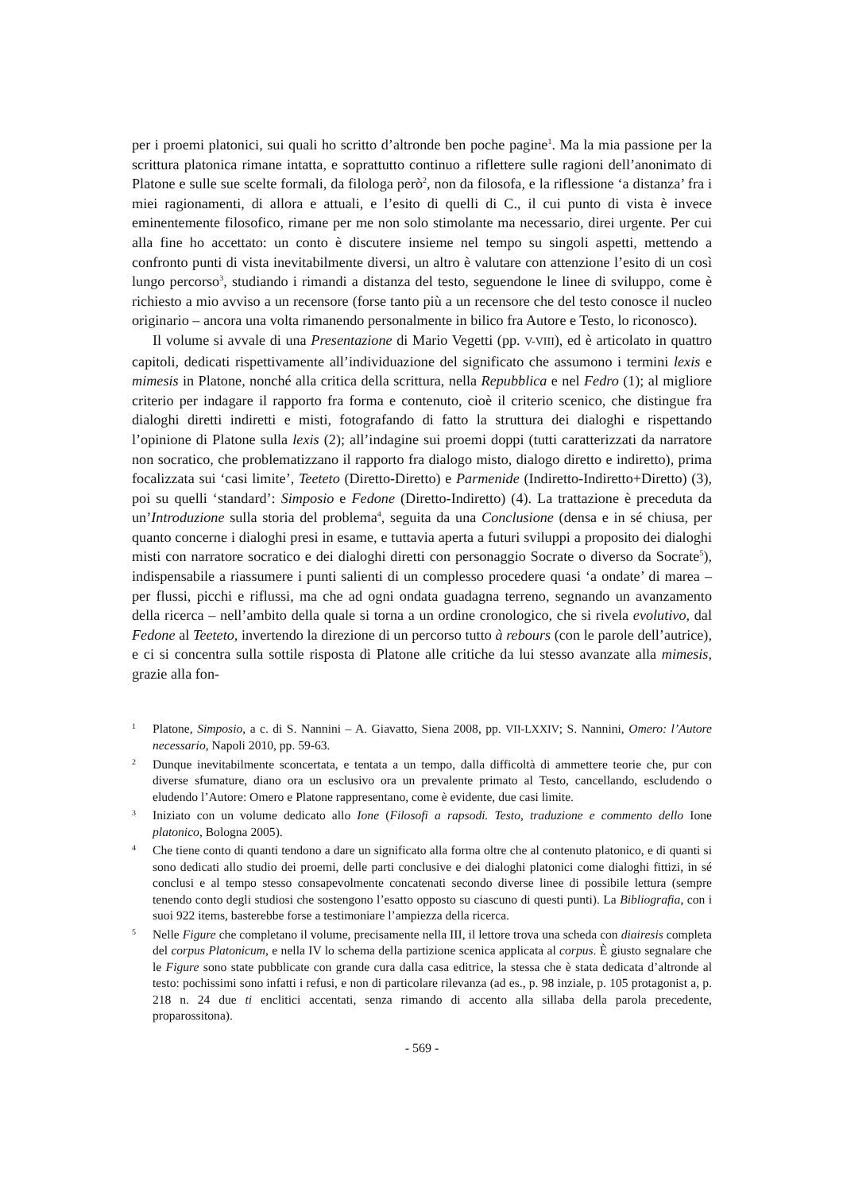per i proemi platonici, sui quali ho scritto d’altronde ben poche pagine<sup>1</sup>. Ma la mia passione per la scrittura platonica rimane intatta, e soprattutto continuo a riflettere sulle ragioni dell’anonimato di Platone e sulle sue scelte formali, da filologa però<sup>2</sup>, non da filosofa, e la riflessione ‘a distanza’ fra i miei ragionamenti, di allora e attuali, e l’esito di quelli di C., il cui punto di vista è invece eminentemente filosofico, rimane per me non solo stimolante ma necessario, direi urgente. Per cui alla fine ho accettato: un conto è discutere insieme nel tempo su singoli aspetti, mettendo a confronto punti di vista inevitabilmente diversi, un altro è valutare con attenzione l’esito di un così lungo percorso<sup>3</sup>, studiando i rimandi a distanza del testo, seguendone le linee di sviluppo, come è richiesto a mio avviso a un recensore (forse tanto più a un recensore che del testo conosce il nucleo originario – ancora una volta rimanendo personalmente in bilico fra Autore e Testo, lo riconosco).
Il volume si avvale di una Presentazione di Mario Vegetti (pp. V-VIII), ed è articolato in quattro capitoli, dedicati rispettivamente all’individuazione del significato che assumo­no i termini lexis e mimesis in Platone, nonché alla critica della scrittura, nella Repubblica e nel Fedro (1); al migliore criterio per indagare il rapporto fra forma e contenuto, cioè il criterio scenico, che distingue fra dialoghi diretti indiretti e misti, fotografando di fatto la struttura dei dialoghi e rispettando l’opinione di Platone sulla lexis (2); all’indagine sui proemi doppi (tutti caratterizzati da narratore non socratico, che problematizzano il rap­porto fra dialogo misto, dialogo diretto e indiretto), prima focalizzata sui ‘casi limite’, Teeteto (Diretto-Diretto) e Parmenide (Indiretto-Indiretto+Diretto) (3), poi su quelli ‘standard’: Simposio e Fedone (Diretto-Indiretto) (4). La trattazione è preceduta da un’Introduzione sulla storia del problema<sup>4</sup>, seguita da una Conclusione (densa e in sé chiusa, per quanto concerne i dialoghi presi in esame, e tuttavia aperta a futuri sviluppi a proposito dei dialoghi misti con narratore socratico e dei dialoghi diretti con personaggio Socrate o diverso da Socrate<sup>5</sup>), indispensabile a riassumere i punti salienti di un complesso procedere quasi ‘a ondate’ di marea – per flussi, picchi e riflussi, ma che ad ogni ondata guadagna terreno, segnando un avanzamento della ricerca – nell’ambito della quale si torna a un ordine cronologico, che si rivela evolutivo, dal Fedone al Teeteto, invertendo la direzione di un percorso tutto à rebours (con le parole dell’autrice), e ci si concentra sulla sottile risposta di Platone alle critiche da lui stesso avanzate alla mimesis, grazie alla fon-
1 Platone, Simposio, a c. di S. Nannini – A. Giavatto, Siena 2008, pp. VII-LXXIV; S. Nannini, Omero: l’Autore necessario, Napoli 2010, pp. 59-63.
2 Dunque inevitabilmente sconcertata, e tentata a un tempo, dalla difficoltà di ammettere teorie che, pur con diverse sfumature, diano ora un esclusivo ora un prevalente primato al Testo, cancellando, escludendo o eludendo l’Autore: Omero e Platone rappresentano, come è evidente, due casi limite.
3 Iniziato con un volume dedicato allo Ione (Filosofi a rapsodi. Testo, traduzione e commento dello Ione platonico, Bologna 2005).
4 Che tiene conto di quanti tendono a dare un significato alla forma oltre che al contenuto platonico, e di quanti si sono dedicati allo studio dei proemi, delle parti conclusive e dei dialoghi platonici come dialoghi fittizi, in sé conclusi e al tempo stesso consapevolmente concatenati secondo diverse linee di possibile lettura (sempre tenendo conto degli studiosi che sostengono l’esatto opposto su ciascuno di questi punti). La Bibliografia, con i suoi 922 items, basterebbe forse a testimoniare l’ampiezza della ricerca.
5 Nelle Figure che completano il volume, precisamente nella III, il lettore trova una scheda con diairesis completa del corpus Platonicum, e nella IV lo schema della partizione scenica applicata al corpus. È giusto segnalare che le Figure sono state pubblicate con grande cura dalla casa editrice, la stessa che è stata dedicata d’altronde al testo: pochissimi sono infatti i refusi, e non di particolare rilevanza (ad es., p. 98 inziale, p. 105 protagonist a, p. 218 n. 24 due ti enclitici accentati, senza rimando di accento alla sillaba della parola precedente, proparossitona).
- 569 -